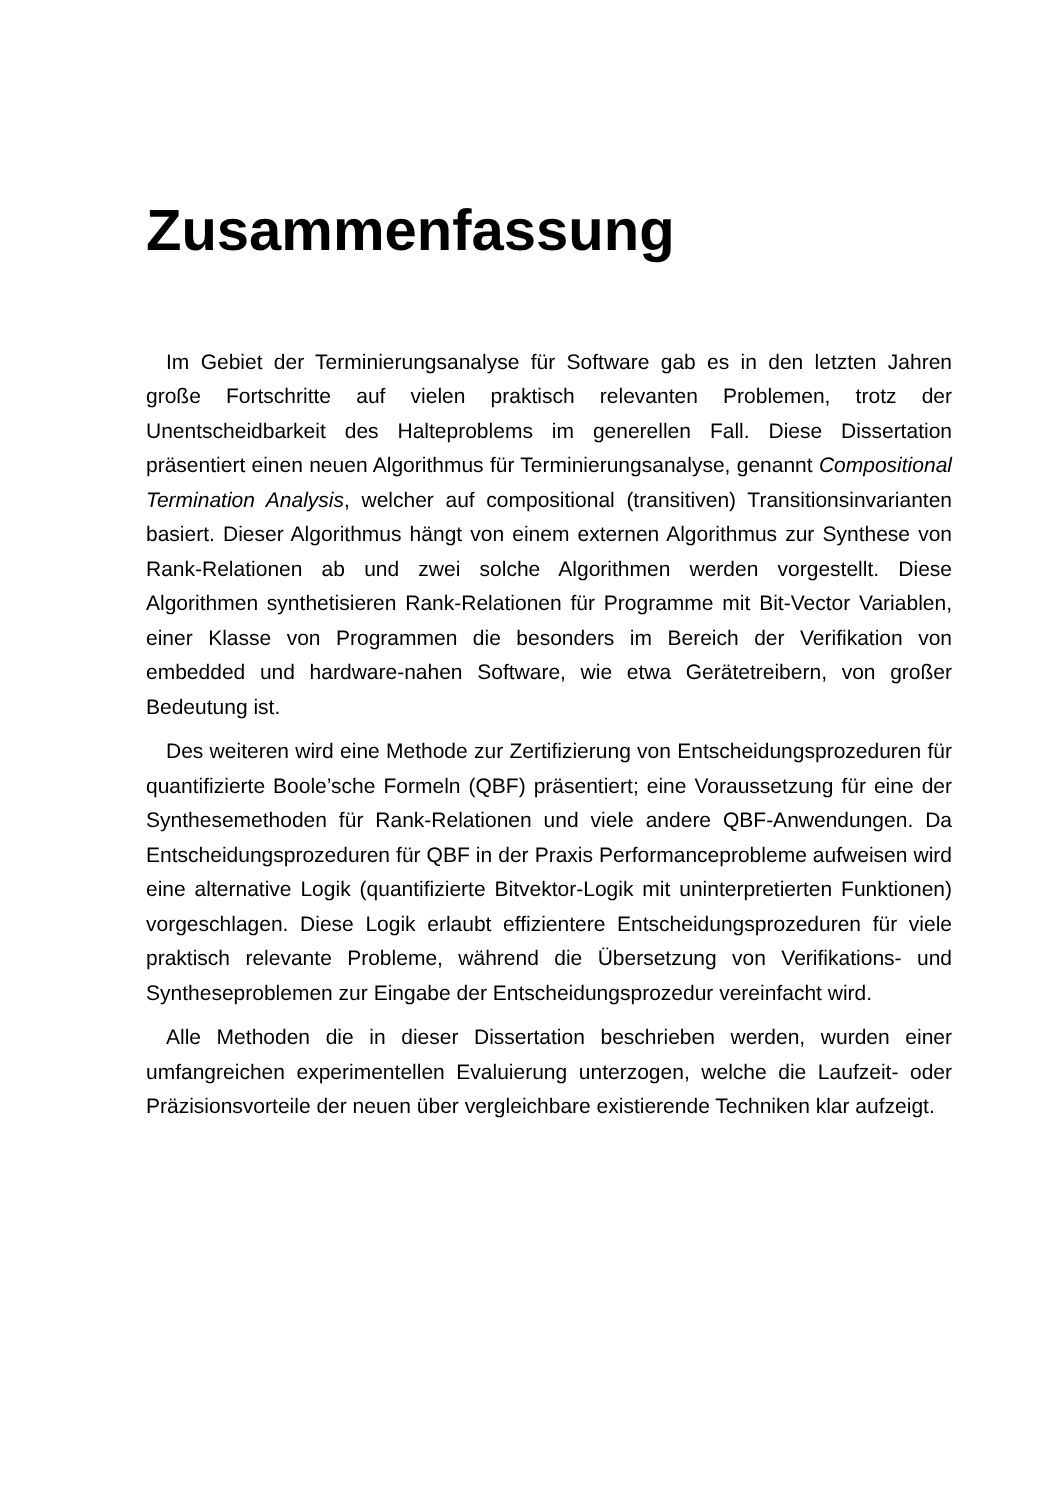Zusammenfassung
Im Gebiet der Terminierungsanalyse für Software gab es in den letzten Jahren große Fortschritte auf vielen praktisch relevanten Problemen, trotz der Unentscheidbarkeit des Halteproblems im generellen Fall. Diese Dissertation präsentiert einen neuen Algorithmus für Terminierungsanalyse, genannt Compositional Termination Analysis, welcher auf compositional (transitiven) Transitionsinvarianten basiert. Dieser Algorithmus hängt von einem externen Algorithmus zur Synthese von Rank-Relationen ab und zwei solche Algorithmen werden vorgestellt. Diese Algorithmen synthetisieren Rank-Relationen für Programme mit Bit-Vector Variablen, einer Klasse von Programmen die besonders im Bereich der Verifikation von embedded und hardware-nahen Software, wie etwa Gerätetreibern, von großer Bedeutung ist.
Des weiteren wird eine Methode zur Zertifizierung von Entscheidungsprozeduren für quantifizierte Boole’sche Formeln (QBF) präsentiert; eine Voraussetzung für eine der Synthesemethoden für Rank-Relationen und viele andere QBF-Anwendungen. Da Entscheidungsprozeduren für QBF in der Praxis Performanceprobleme aufweisen wird eine alternative Logik (quantifizierte Bitvektor-Logik mit uninterpretierten Funktionen) vorgeschlagen. Diese Logik erlaubt effizientere Entscheidungsprozeduren für viele praktisch relevante Probleme, während die Übersetzung von Verifikations- und Syntheseproblemen zur Eingabe der Entscheidungsprozedur vereinfacht wird.
Alle Methoden die in dieser Dissertation beschrieben werden, wurden einer umfangreichen experimentellen Evaluierung unterzogen, welche die Laufzeit- oder Präzisionsvorteile der neuen über vergleichbare existierende Techniken klar aufzeigt.